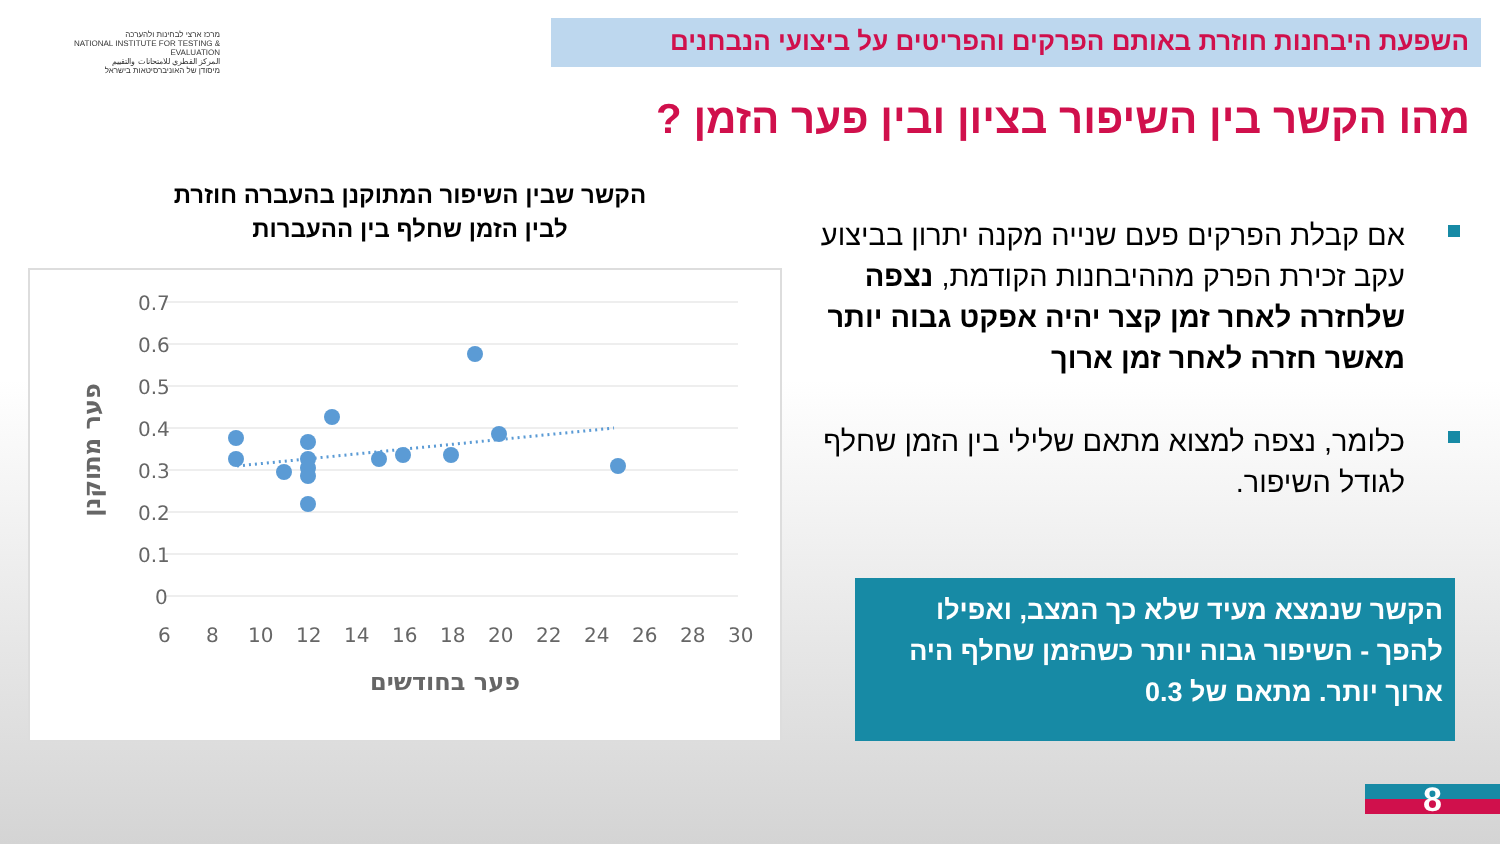השפעת היבחנות חוזרת באותם הפרקים והפריטים על ביצועי הנבחנים
מרכז ארצי לבחינות ולהערכה
NATIONAL INSTITUTE FOR TESTING & EVALUATION
المركز القطري للامتحانات والتقييم
מיסודן של האוניברסיטאות בישראל
מהו הקשר בין השיפור בציון ובין פער הזמן ?
הקשר שבין השיפור המתוקנן בהעברה חוזרת
לבין הזמן שחלף בין ההעברות
0.7
0.6
0.5
0.4
0.3
0.2
0.1
0
6
8
10
12
14
16
18
20
22
24
26
28
30
פער בחודשים
פער מתוקנן
אם קבלת הפרקים פעם שנייה מקנה יתרון בביצוע עקב זכירת הפרק מההיבחנות הקודמת, נצפה שלחזרה לאחר זמן קצר יהיה אפקט גבוה יותר מאשר חזרה לאחר זמן ארוך
כלומר, נצפה למצוא מתאם שלילי בין הזמן שחלף לגודל השיפור.
הקשר שנמצא מעיד שלא כך המצב, ואפילו להפך - השיפור גבוה יותר כשהזמן שחלף היה ארוך יותר. מתאם של 0.3
8